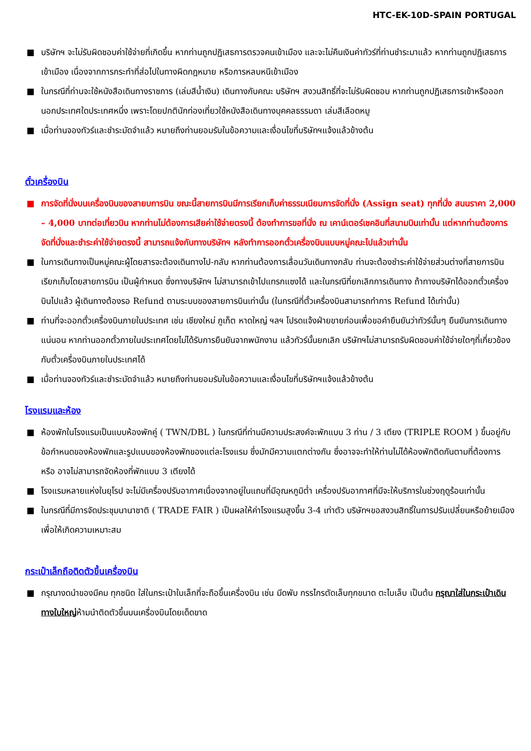HTC-EK-10D-SPAIN PORTUGAL
■ บริษัทฯ จะไม่รับผิดชอบค่าใช้จ่ายที่เกิดขึ้น หากท่านถูกปฏิเสธการตรวจคนเข้าเมือง และจะไม่คืนเงินค่าทัวร์ที่ท่านชำระมาแล้ว หากท่านถูกปฏิเสธการเข้าเมือง เนื่องจากการกระทำที่ส่อไปในทางผิดกฎหมาย หรือการหลบหนีเข้าเมือง
■ ในกรณีที่ท่านจะใช้หนังสือเดินทางราชการ (เล่มสีน้ำเงิน) เดินทางกับคณะ บริษัทฯ สงวนสิทธิ์ที่จะไม่รับผิดชอบ หากท่านถูกปฏิเสธการเข้าหรือออกนอกประเทศใดประเทศหนึ่ง เพราะโดยปกตินักท่องเที่ยวใช้หนังสือเดินทางบุคคลธรรมดา เล่มสีเลือดหมู
■ เมื่อท่านจองทัวร์และชำระมัดจำแล้ว หมายถึงท่านยอมรับในข้อความและเงื่อนไขที่บริษัทฯแจ้งแล้วข้างต้น
ตั๋วเครื่องบิน
■ การจัดที่นั่งบนเครื่องบินของสายบการบิน ขณะนี้สายการบินมีการเรียกเก็บค่าธรรมเนียมการจัดที่นั่ง (Assign seat) ทุกที่นั่ง สนนราคา 2,000 – 4,000 บาทต่อเที่ยวบิน หากท่านไม่ต้องการเสียค่าใช้จ่ายตรงนี้ ต้องทำการขอที่นั่ง ณ เคาน์เตอร์เชคอินที่สนามบินเท่านั้น แต่หากท่านต้องการจัดที่นั่งและชำระค่าใช้จ่ายตรงนี้ สามารถแจ้งกับทางบริษัทฯ หลังทำการออกตั๋วเครื่องบินแบบหมู่คณะไปแล้วเท่านั้น
■ ในการเดินทางเป็นหมู่คณะผู้โดยสารจะต้องเดินทางไป-กลับ หากท่านต้องการเลื่อนวันเดินทางกลับ ท่านจะต้องชำระค่าใช้จ่ายส่วนต่างที่สายการบินเรียกเก็บโดยสายการบิน เป็นผู้กำหนด ซึ่งทางบริษัทฯ ไม่สามารถเข้าไปแทรกแซงได้ และในกรณีที่ยกเลิกการเดินทาง ถ้าทางบริษัทได้ออกตั๋วเครื่องบินไปแล้ว ผู้เดินทางต้องรอ Refund ตามระบบของสายการบินเท่านั้น (ในกรณีที่ตั๋วเครื่องบินสามารถทำการ Refund ได้เท่านั้น)
■ ท่านที่จะออกตั๋วเครื่องบินภายในประเทศ เช่น เชียงใหม่ ภูเก็ต หาดใหญ่ ฯลฯ โปรดแจ้งฝ่ายขายก่อนเพื่อขอคำยืนยันว่าทัวร์นั้นๆ ยืนยันการเดินทาง แน่นอน หากท่านออกตั๋วภายในประเทศโดยไม่ได้รับการยืนยันจากพนักงาน แล้วทัวร์นั้นยกเลิก บริษัทฯไม่สามารถรับผิดชอบค่าใช้จ่ายใดๆที่เกี่ยวข้องกับตั๋วเครื่องบินภายในประเทศได้
■ เมื่อท่านจองทัวร์และชำระมัดจำแล้ว หมายถึงท่านยอมรับในข้อความและเงื่อนไขที่บริษัทฯแจ้งแล้วข้างต้น
โรงแรมและห้อง
■ ห้องพักในโรงแรมเป็นแบบห้องพักคู่ ( TWN/DBL ) ในกรณีที่ท่านมีความประสงค์จะพักแบบ 3 ท่าน / 3 เตียง (TRIPLE ROOM ) ขึ้นอยู่กับข้อกำหนดของห้องพักและรูปแบบของห้องพักของแต่ละโรงแรม ซึ่งมักมีความแตกต่างกัน ซึ่งอาจจะทำให้ท่านไม่ได้ห้องพักติดกันตามที่ต้องการ หรือ อาจไม่สามารถจัดห้องที่พักแบบ 3 เตียงได้
■ โรงแรมหลายแห่งในยุโรป จะไม่มีเครื่องปรับอากาศเนื่องจากอยู่ในแถบที่มีอุณหภูมิต่ำ เครื่องปรับอากาศที่มีจะให้บริการในช่วงฤดูร้อนเท่านั้น
■ ในกรณีที่มีการจัดประชุมนานาชาติ ( TRADE FAIR ) เป็นผลให้ค่าโรงแรมสูงขึ้น 3-4 เท่าตัว บริษัทฯขอสงวนสิทธิ์ในการปรับเปลี่ยนหรือย้ายเมืองเพื่อให้เกิดความเหมาะสม
กระเป๋าเล็กถือติดตัวขึ้นเครื่องบิน
■ กรุณางดนำของมีคม ทุกชนิด ใส่ในกระเป๋าใบเล็กที่จะถือขึ้นเครื่องบิน เช่น มีดพับ กรรไกรตัดเล็บทุกขนาด ตะไบเล็บ เป็นต้น กรุณาใส่ในกระเป๋าเดินทางใบใหญ่ห้ามนำติดตัวขึ้นบนเครื่องบินโดยเด็ดขาด